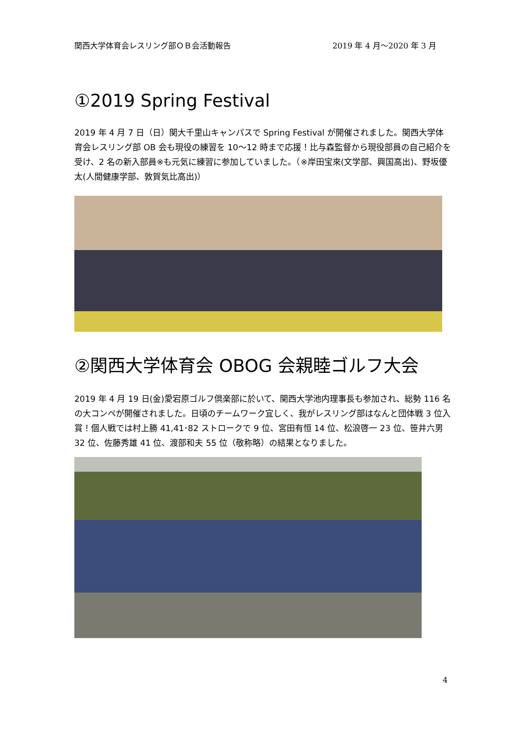関西大学体育会レスリング部ＯＢ会活動報告 2019 年 4 月～2020 年 3 月
①2019 Spring Festival
2019 年 4 月 7 日（日）関大千里山キャンパスで Spring Festival が開催されました。関西大学体育会レスリング部 OB 会も現役の練習を 10～12 時まで応援！比与森監督から現役部員の自己紹介を受け、2 名の新入部員※も元気に練習に参加していました。（※岸田宝來(文学部、興国高出)、野坂優太(人間健康学部、敦賀気比高出)）
②関西大学体育会 OBOG 会親睦ゴルフ大会
2019 年 4 月 19 日(金)愛宕原ゴルフ倶楽部に於いて、関西大学池内理事長も参加され、総勢 116 名の大コンペが開催されました。日頃のチームワーク宜しく、我がレスリング部はなんと団体戦 3 位入賞！個人戦では村上勝 41,41･82 ストロークで 9 位、宮田有恒 14 位、松浪啓一 23 位、笹井六男 32 位、佐藤秀雄 41 位、渡部和夫 55 位（敬称略）の結果となりました。
4